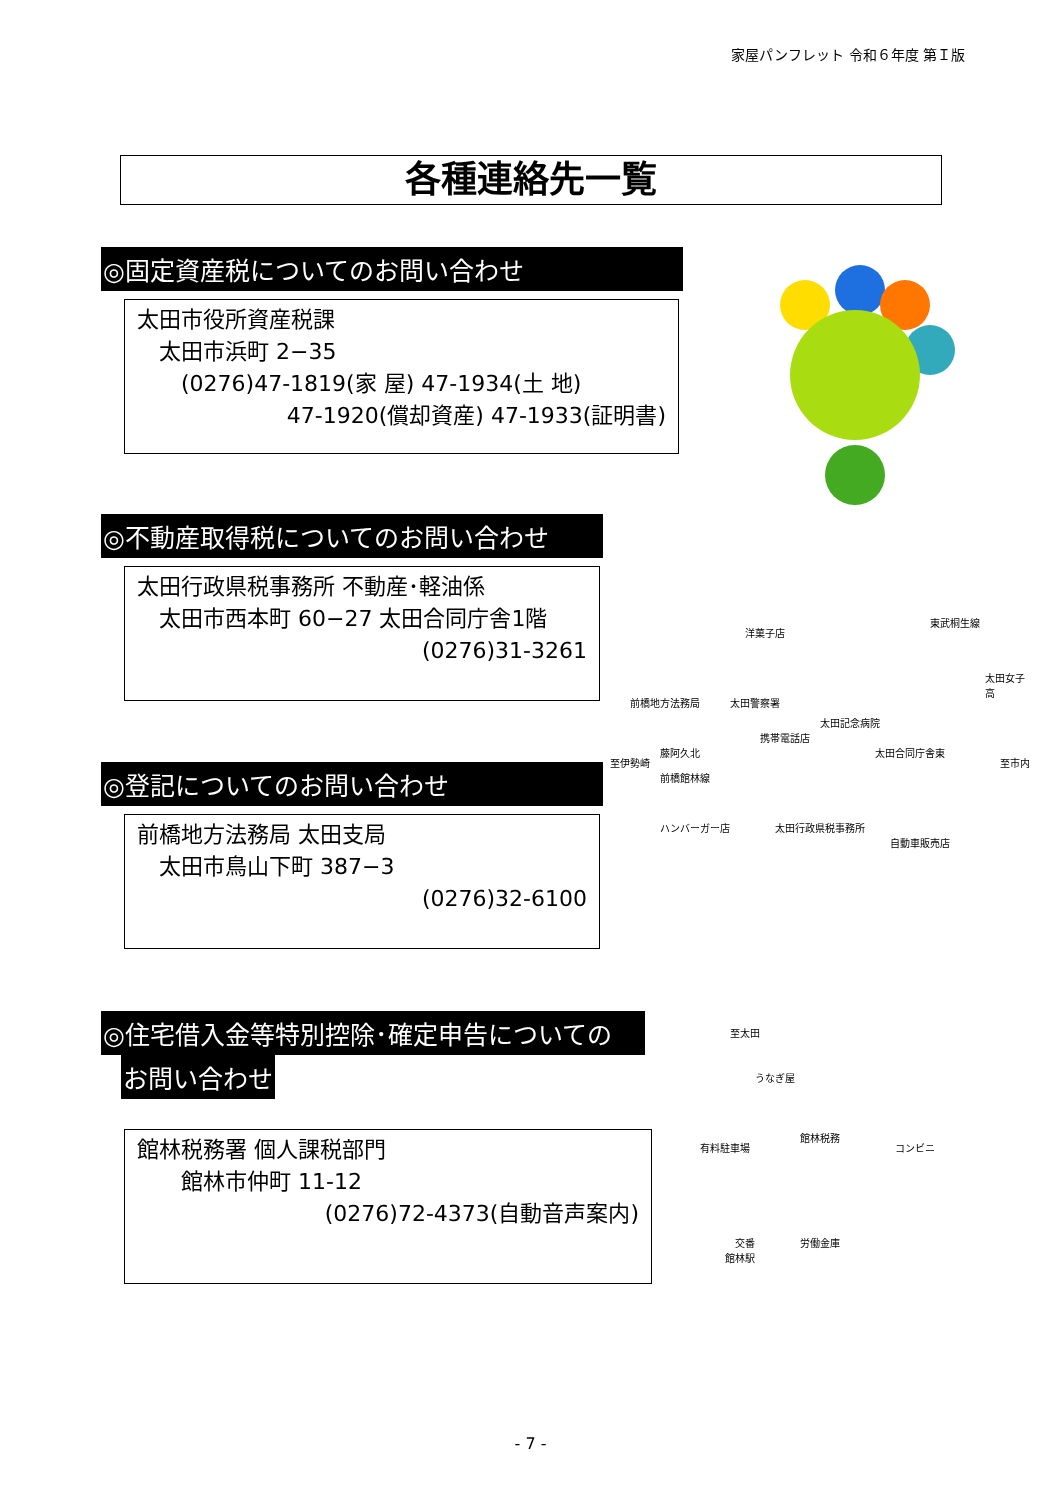家屋パンフレット 令和６年度 第Ｉ版
各種連絡先一覧
◎固定資産税についてのお問い合わせ
太田市役所資産税課
　太田市浜町 2−35
　　(0276)47-1819(家 屋) 47-1934(土 地)
47-1920(償却資産) 47-1933(証明書)
◎不動産取得税についてのお問い合わせ
太田行政県税事務所 不動産･軽油係
　太田市西本町 60−27 太田合同庁舎1階
(0276)31-3261
洋菓子店
前橋地方法務局 太田警察署
太田記念病院
携帯電話店
太田合同庁舎東 藤阿久北
前橋館林線
ハンバーガー店 太田行政県税事務所
自動車販売店
至伊勢崎 至市内
東武桐生線
太田女子高
◎登記についてのお問い合わせ
前橋地方法務局 太田支局
　太田市鳥山下町 387−3
(0276)32-6100
◎住宅借入金等特別控除･確定申告についての
お問い合わせ
館林税務署 個人課税部門
　　館林市仲町 11-12
(0276)72-4373(自動音声案内)
至太田
うなぎ屋
館林税務
有料駐車場 コンビニ
交番 労働金庫
館林駅
- 7 -